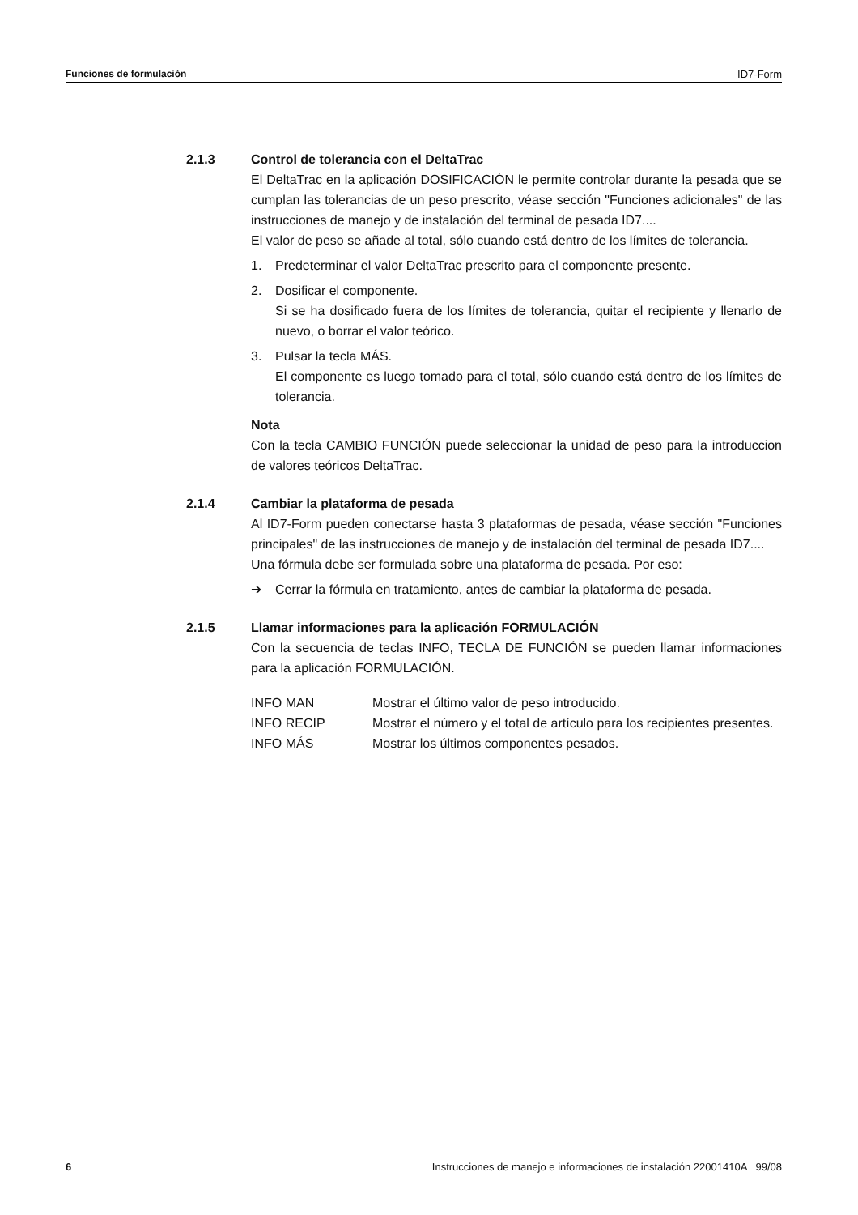Funciones de formulación ID7-Form
2.1.3 Control de tolerancia con el DeltaTrac
El DeltaTrac en la aplicación DOSIFICACIÓN le permite controlar durante la pesada que se cumplan las tolerancias de un peso prescrito, véase sección "Funciones adicionales" de las instrucciones de manejo y de instalación del terminal de pesada ID7....
El valor de peso se añade al total, sólo cuando está dentro de los límites de tolerancia.
1. Predeterminar el valor DeltaTrac prescrito para el componente presente.
2. Dosificar el componente.
Si se ha dosificado fuera de los límites de tolerancia, quitar el recipiente y llenarlo de nuevo, o borrar el valor teórico.
3. Pulsar la tecla MÁS.
El componente es luego tomado para el total, sólo cuando está dentro de los límites de tolerancia.
Nota
Con la tecla CAMBIO FUNCIÓN puede seleccionar la unidad de peso para la introduccion de valores teóricos DeltaTrac.
2.1.4 Cambiar la plataforma de pesada
Al ID7-Form pueden conectarse hasta 3 plataformas de pesada, véase sección "Funciones principales" de las instrucciones de manejo y de instalación del terminal de pesada ID7....
Una fórmula debe ser formulada sobre una plataforma de pesada. Por eso:
➔ Cerrar la fórmula en tratamiento, antes de cambiar la plataforma de pesada.
2.1.5 Llamar informaciones para la aplicación FORMULACIÓN
Con la secuencia de teclas INFO, TECLA DE FUNCIÓN se pueden llamar informaciones para la aplicación FORMULACIÓN.
| INFO MAN | Mostrar el último valor de peso introducido. |
| INFO RECIP | Mostrar el número y el total de artículo para los recipientes presentes. |
| INFO MÁS | Mostrar los últimos componentes pesados. |
6 Instrucciones de manejo e informaciones de instalación 22001410A 99/08